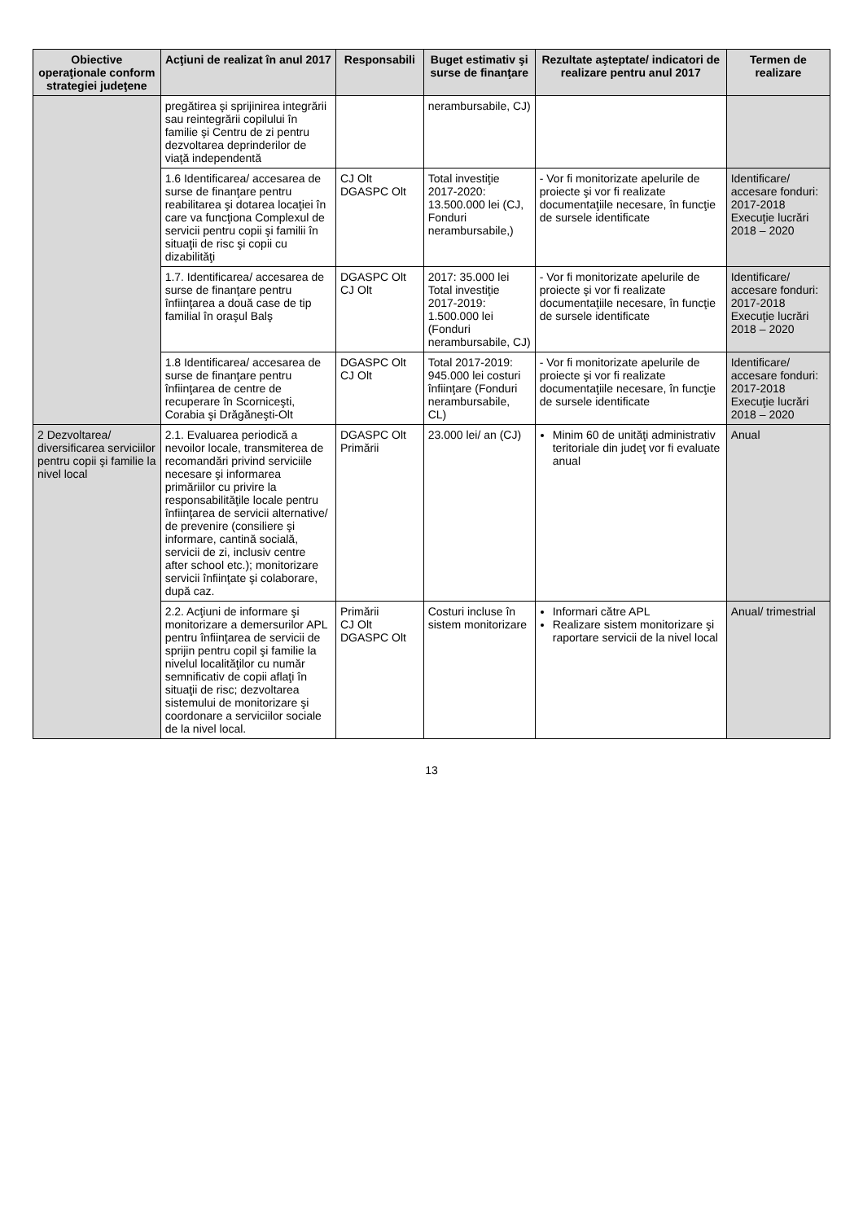| Obiective operaţionale conform strategiei judeţene | Acţiuni de realizat în anul 2017 | Responsabili | Buget estimativ şi surse de finanţare | Rezultate aşteptate/ indicatori de realizare pentru anul 2017 | Termen de realizare |
| --- | --- | --- | --- | --- | --- |
| | pregătirea şi sprijinirea integrării sau reintegrării copilului în familie şi Centru de zi pentru dezvoltarea deprinderilor de viaţă independentă | | nerambursabile, CJ) | | |
| | 1.6 Identificarea/ accesarea de surse de finanţare pentru reabilitarea şi dotarea locaţiei în care va funcţiona Complexul de servicii pentru copii şi familii în situaţii de risc şi copii cu dizabilităţi | CJ Olt DGASPC Olt | Total investiţie 2017-2020: 13.500.000 lei (CJ, Fonduri nerambursabile,) | - Vor fi monitorizate apelurile de proiecte şi vor fi realizate documentaţiile necesare, în funcţie de sursele identificate | Identificare/ accesare fonduri: 2017-2018 Execuţie lucrări 2018 – 2020 |
| | 1.7. Identificarea/ accesarea de surse de finanţare pentru înfiinţarea a două case de tip familial în oraşul Balş | DGASPC Olt CJ Olt | 2017: 35.000 lei Total investiţie 2017-2019: 1.500.000 lei (Fonduri nerambursabile, CJ) | - Vor fi monitorizate apelurile de proiecte şi vor fi realizate documentaţiile necesare, în funcţie de sursele identificate | Identificare/ accesare fonduri: 2017-2018 Execuţie lucrări 2018 – 2020 |
| | 1.8 Identificarea/ accesarea de surse de finanţare pentru înfiinţarea de centre de recuperare în Scorniceşti, Corabia şi Drăgăneşti-Olt | DGASPC Olt CJ Olt | Total 2017-2019: 945.000 lei costuri înfiinţare (Fonduri nerambursabile, CL) | - Vor fi monitorizate apelurile de proiecte şi vor fi realizate documentaţiile necesare, în funcţie de sursele identificate | Identificare/ accesare fonduri: 2017-2018 Execuţie lucrări 2018 – 2020 |
| 2 Dezvoltarea/ diversificarea serviciilor pentru copii şi familie la nivel local | 2.1. Evaluarea periodică a nevoilor locale, transmiterea de recomandări privind serviciile necesare şi informarea primăriilor cu privire la responsabilităţile locale pentru înfiinţarea de servicii alternative/ de prevenire (consiliere şi informare, cantină socială, servicii de zi, inclusiv centre after school etc.); monitorizare servicii înfiinţate şi colaborare, după caz. | DGASPC Olt Primării | 23.000 lei/ an (CJ) | Minim 60 de unităţi administrativ teritoriale din judeţ vor fi evaluate anual | Anual |
| | 2.2. Acţiuni de informare şi monitorizare a demersurilor APL pentru înfiinţarea de servicii de sprijin pentru copil şi familie la nivelul localităţilor cu număr semnificativ de copii aflaţi în situaţii de risc; dezvoltarea sistemului de monitorizare şi coordonare a serviciilor sociale de la nivel local. | Primării CJ Olt DGASPC Olt | Costuri incluse în sistem monitorizare | Informari către APL Realizare sistem monitorizare şi raportare servicii de la nivel local | Anual/ trimestrial |
13